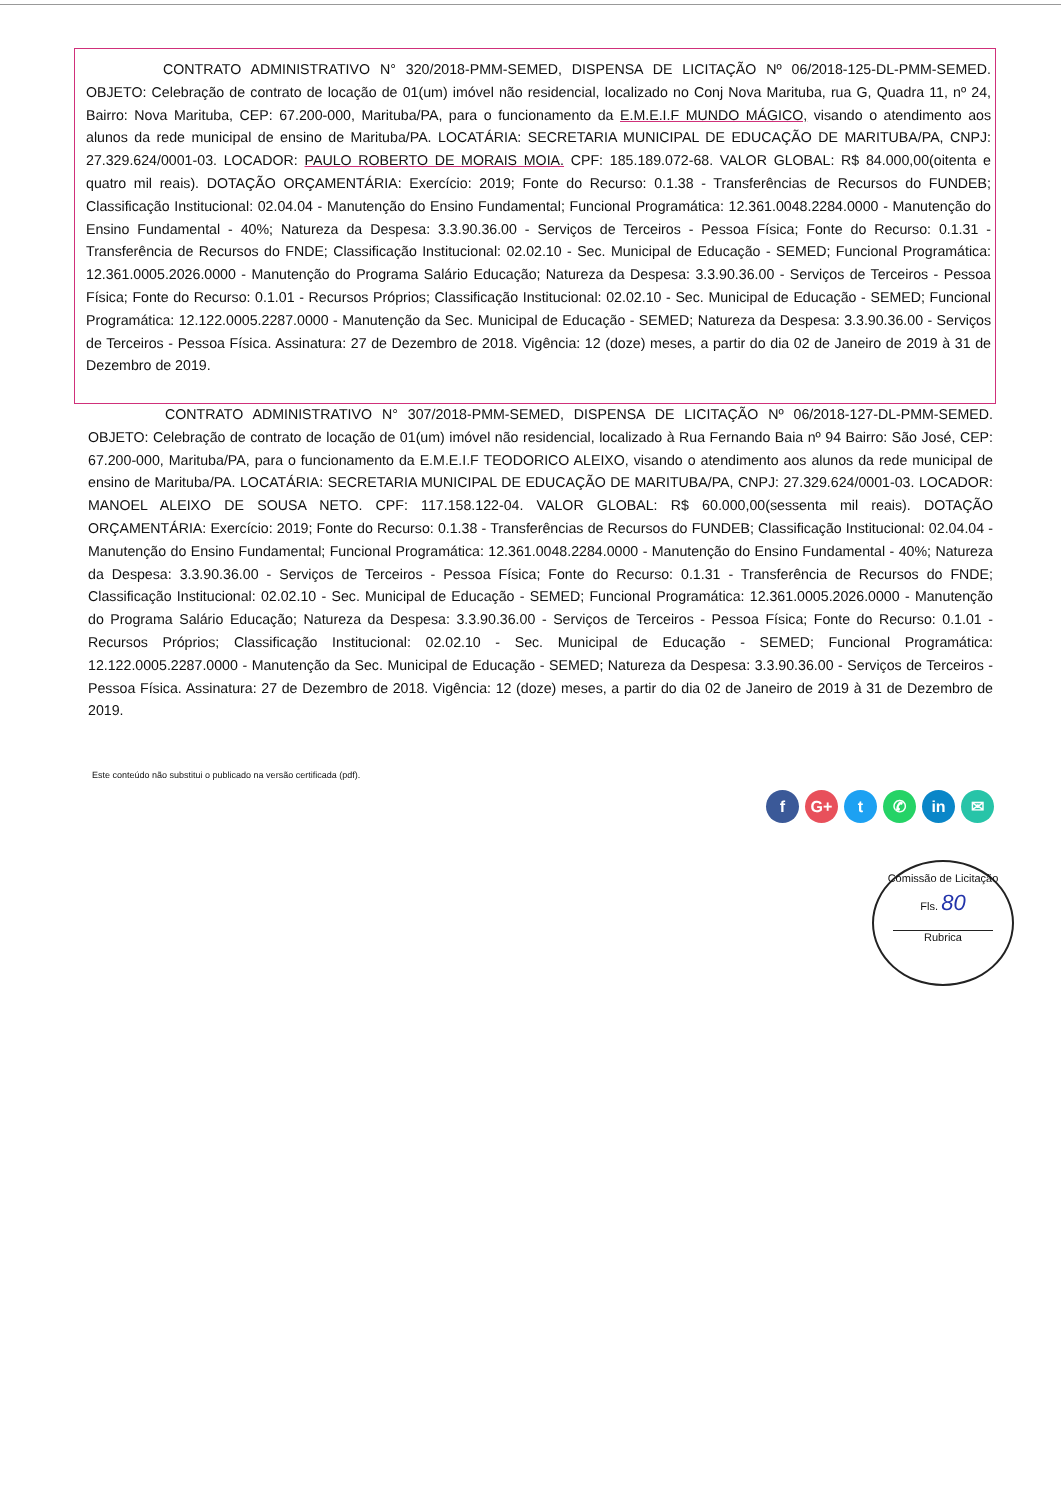CONTRATO ADMINISTRATIVO N° 320/2018-PMM-SEMED, DISPENSA DE LICITAÇÃO Nº 06/2018-125-DL-PMM-SEMED. OBJETO: Celebração de contrato de locação de 01(um) imóvel não residencial, localizado no Conj Nova Marituba, rua G, Quadra 11, nº 24, Bairro: Nova Marituba, CEP: 67.200-000, Marituba/PA, para o funcionamento da E.M.E.I.F MUNDO MÁGICO, visando o atendimento aos alunos da rede municipal de ensino de Marituba/PA. LOCATÁRIA: SECRETARIA MUNICIPAL DE EDUCAÇÃO DE MARITUBA/PA, CNPJ: 27.329.624/0001-03. LOCADOR: PAULO ROBERTO DE MORAIS MOIA. CPF: 185.189.072-68. VALOR GLOBAL: R$ 84.000,00(oitenta e quatro mil reais). DOTAÇÃO ORÇAMENTÁRIA: Exercício: 2019; Fonte do Recurso: 0.1.38 - Transferências de Recursos do FUNDEB; Classificação Institucional: 02.04.04 - Manutenção do Ensino Fundamental; Funcional Programática: 12.361.0048.2284.0000 - Manutenção do Ensino Fundamental - 40%; Natureza da Despesa: 3.3.90.36.00 - Serviços de Terceiros - Pessoa Física; Fonte do Recurso: 0.1.31 - Transferência de Recursos do FNDE; Classificação Institucional: 02.02.10 - Sec. Municipal de Educação - SEMED; Funcional Programática: 12.361.0005.2026.0000 - Manutenção do Programa Salário Educação; Natureza da Despesa: 3.3.90.36.00 - Serviços de Terceiros - Pessoa Física; Fonte do Recurso: 0.1.01 - Recursos Próprios; Classificação Institucional: 02.02.10 - Sec. Municipal de Educação - SEMED; Funcional Programática: 12.122.0005.2287.0000 - Manutenção da Sec. Municipal de Educação - SEMED; Natureza da Despesa: 3.3.90.36.00 - Serviços de Terceiros - Pessoa Física. Assinatura: 27 de Dezembro de 2018. Vigência: 12 (doze) meses, a partir do dia 02 de Janeiro de 2019 à 31 de Dezembro de 2019.
CONTRATO ADMINISTRATIVO N° 307/2018-PMM-SEMED, DISPENSA DE LICITAÇÃO Nº 06/2018-127-DL-PMM-SEMED. OBJETO: Celebração de contrato de locação de 01(um) imóvel não residencial, localizado à Rua Fernando Baia nº 94 Bairro: São José, CEP: 67.200-000, Marituba/PA, para o funcionamento da E.M.E.I.F TEODORICO ALEIXO, visando o atendimento aos alunos da rede municipal de ensino de Marituba/PA. LOCATÁRIA: SECRETARIA MUNICIPAL DE EDUCAÇÃO DE MARITUBA/PA, CNPJ: 27.329.624/0001-03. LOCADOR: MANOEL ALEIXO DE SOUSA NETO. CPF: 117.158.122-04. VALOR GLOBAL: R$ 60.000,00(sessenta mil reais). DOTAÇÃO ORÇAMENTÁRIA: Exercício: 2019; Fonte do Recurso: 0.1.38 - Transferências de Recursos do FUNDEB; Classificação Institucional: 02.04.04 - Manutenção do Ensino Fundamental; Funcional Programática: 12.361.0048.2284.0000 - Manutenção do Ensino Fundamental - 40%; Natureza da Despesa: 3.3.90.36.00 - Serviços de Terceiros - Pessoa Física; Fonte do Recurso: 0.1.31 - Transferência de Recursos do FNDE; Classificação Institucional: 02.02.10 - Sec. Municipal de Educação - SEMED; Funcional Programática: 12.361.0005.2026.0000 - Manutenção do Programa Salário Educação; Natureza da Despesa: 3.3.90.36.00 - Serviços de Terceiros - Pessoa Física; Fonte do Recurso: 0.1.01 - Recursos Próprios; Classificação Institucional: 02.02.10 - Sec. Municipal de Educação - SEMED; Funcional Programática: 12.122.0005.2287.0000 - Manutenção da Sec. Municipal de Educação - SEMED; Natureza da Despesa: 3.3.90.36.00 - Serviços de Terceiros - Pessoa Física. Assinatura: 27 de Dezembro de 2018. Vigência: 12 (doze) meses, a partir do dia 02 de Janeiro de 2019 à 31 de Dezembro de 2019.
Este conteúdo não substitui o publicado na versão certificada (pdf).
f G+ t ✆ in ✉
Comissão de Licitação
Fls. 80
Rubrica